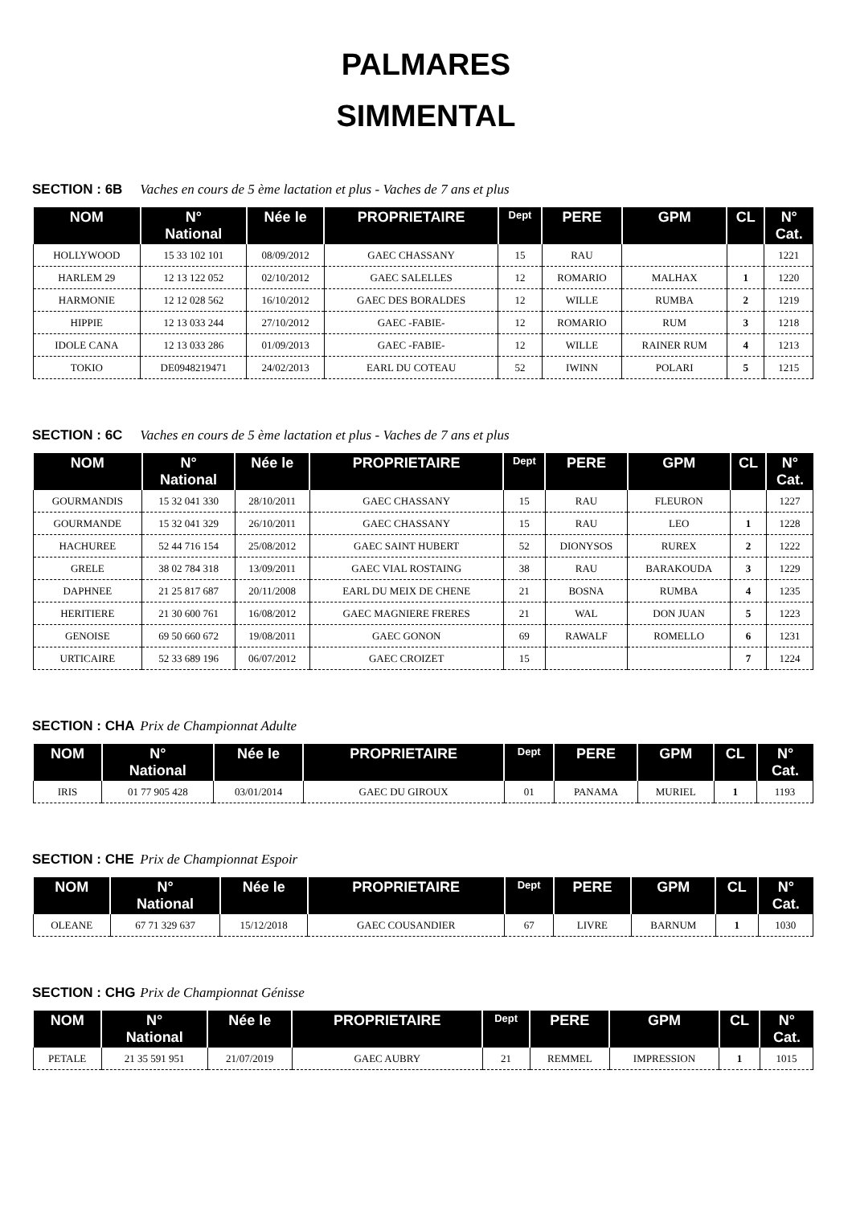PALMARES
SIMMENTAL
SECTION : 6B Vaches en cours de 5 ème lactation et plus - Vaches de 7 ans et plus
| NOM | N° National | Née le | PROPRIETAIRE | Dept | PERE | GPM | CL | N° Cat. |
| --- | --- | --- | --- | --- | --- | --- | --- | --- |
| HOLLYWOOD | 15 33 102 101 | 08/09/2012 | GAEC CHASSANY | 15 | RAU | | | 1221 |
| HARLEM 29 | 12 13 122 052 | 02/10/2012 | GAEC SALELLES | 12 | ROMARIO | MALHAX | 1 | 1220 |
| HARMONIE | 12 12 028 562 | 16/10/2012 | GAEC DES BORALDES | 12 | WILLE | RUMBA | 2 | 1219 |
| HIPPIE | 12 13 033 244 | 27/10/2012 | GAEC -FABIE- | 12 | ROMARIO | RUM | 3 | 1218 |
| IDOLE CANA | 12 13 033 286 | 01/09/2013 | GAEC -FABIE- | 12 | WILLE | RAINER RUM | 4 | 1213 |
| TOKIO | DE0948219471 | 24/02/2013 | EARL DU COTEAU | 52 | IWINN | POLARI | 5 | 1215 |
SECTION : 6C Vaches en cours de 5 ème lactation et plus - Vaches de 7 ans et plus
| NOM | N° National | Née le | PROPRIETAIRE | Dept | PERE | GPM | CL | N° Cat. |
| --- | --- | --- | --- | --- | --- | --- | --- | --- |
| GOURMANDIS | 15 32 041 330 | 28/10/2011 | GAEC CHASSANY | 15 | RAU | FLEURON | | 1227 |
| GOURMANDE | 15 32 041 329 | 26/10/2011 | GAEC CHASSANY | 15 | RAU | LEO | 1 | 1228 |
| HACHUREE | 52 44 716 154 | 25/08/2012 | GAEC SAINT HUBERT | 52 | DIONYSOS | RUREX | 2 | 1222 |
| GRELE | 38 02 784 318 | 13/09/2011 | GAEC VIAL ROSTAING | 38 | RAU | BARAKOUDA | 3 | 1229 |
| DAPHNEE | 21 25 817 687 | 20/11/2008 | EARL DU MEIX DE CHENE | 21 | BOSNA | RUMBA | 4 | 1235 |
| HERITIERE | 21 30 600 761 | 16/08/2012 | GAEC MAGNIERE FRERES | 21 | WAL | DON JUAN | 5 | 1223 |
| GENOISE | 69 50 660 672 | 19/08/2011 | GAEC GONON | 69 | RAWALF | ROMELLO | 6 | 1231 |
| URTICAIRE | 52 33 689 196 | 06/07/2012 | GAEC CROIZET | 15 | | | 7 | 1224 |
SECTION : CHA Prix de Championnat Adulte
| NOM | N° National | Née le | PROPRIETAIRE | Dept | PERE | GPM | CL | N° Cat. |
| --- | --- | --- | --- | --- | --- | --- | --- | --- |
| IRIS | 01 77 905 428 | 03/01/2014 | GAEC DU GIROUX | 01 | PANAMA | MURIEL | 1 | 1193 |
SECTION : CHE Prix de Championnat Espoir
| NOM | N° National | Née le | PROPRIETAIRE | Dept | PERE | GPM | CL | N° Cat. |
| --- | --- | --- | --- | --- | --- | --- | --- | --- |
| OLEANE | 67 71 329 637 | 15/12/2018 | GAEC COUSANDIER | 67 | LIVRE | BARNUM | 1 | 1030 |
SECTION : CHG Prix de Championnat Génisse
| NOM | N° National | Née le | PROPRIETAIRE | Dept | PERE | GPM | CL | N° Cat. |
| --- | --- | --- | --- | --- | --- | --- | --- | --- |
| PETALE | 21 35 591 951 | 21/07/2019 | GAEC AUBRY | 21 | REMMEL | IMPRESSION | 1 | 1015 |